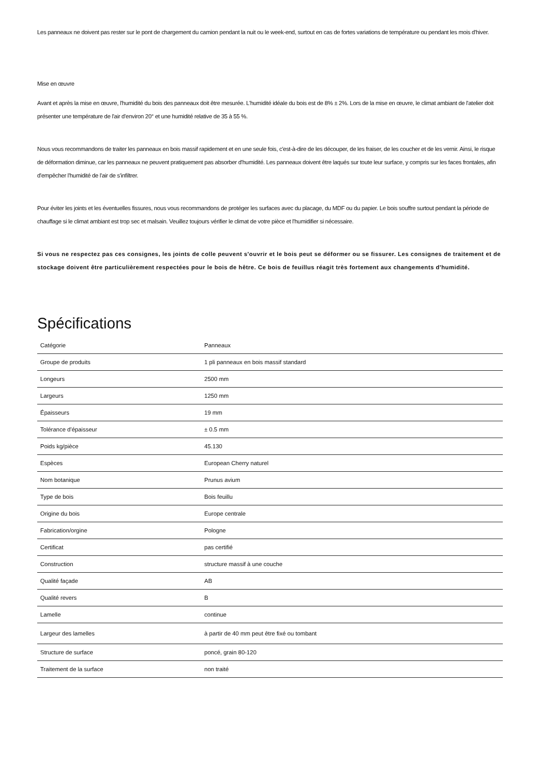Les panneaux ne doivent pas rester sur le pont de chargement du camion pendant la nuit ou le week-end, surtout en cas de fortes variations de température ou pendant les mois d'hiver.
Mise en œuvre
Avant et après la mise en œuvre, l'humidité du bois des panneaux doit être mesurée. L'humidité idéale du bois est de 8% ± 2%. Lors de la mise en œuvre, le climat ambiant de l'atelier doit présenter une température de l'air d'environ 20° et une humidité relative de 35 à 55 %.
Nous vous recommandons de traiter les panneaux en bois massif rapidement et en une seule fois, c'est-à-dire de les découper, de les fraiser, de les coucher et de les vernir. Ainsi, le risque de déformation diminue, car les panneaux ne peuvent pratiquement pas absorber d'humidité. Les panneaux doivent être laqués sur toute leur surface, y compris sur les faces frontales, afin d'empêcher l'humidité de l'air de s'infiltrer.
Pour éviter les joints et les éventuelles fissures, nous vous recommandons de protéger les surfaces avec du placage, du MDF ou du papier. Le bois souffre surtout pendant la période de chauffage si le climat ambiant est trop sec et malsain. Veuillez toujours vérifier le climat de votre pièce et l'humidifier si nécessaire.
Si vous ne respectez pas ces consignes, les joints de colle peuvent s'ouvrir et le bois peut se déformer ou se fissurer. Les consignes de traitement et de stockage doivent être particulièrement respectées pour le bois de hêtre. Ce bois de feuillus réagit très fortement aux changements d'humidité.
Spécifications
| Catégorie | Panneaux |
| Groupe de produits | 1 pli panneaux en bois massif standard |
| Longeurs | 2500 mm |
| Largeurs | 1250 mm |
| Épaisseurs | 19 mm |
| Tolérance d'épaisseur | ± 0.5 mm |
| Poids kg/pièce | 45.130 |
| Espèces | European Cherry naturel |
| Nom botanique | Prunus avium |
| Type de bois | Bois feuillu |
| Origine du bois | Europe centrale |
| Fabrication/orgine | Pologne |
| Certificat | pas certifié |
| Construction | structure massif à une couche |
| Qualité façade | AB |
| Qualité revers | B |
| Lamelle | continue |
| Largeur des lamelles | à partir de 40 mm peut être fixé ou tombant |
| Structure de surface | poncé, grain 80-120 |
| Traitement de la surface | non traité |